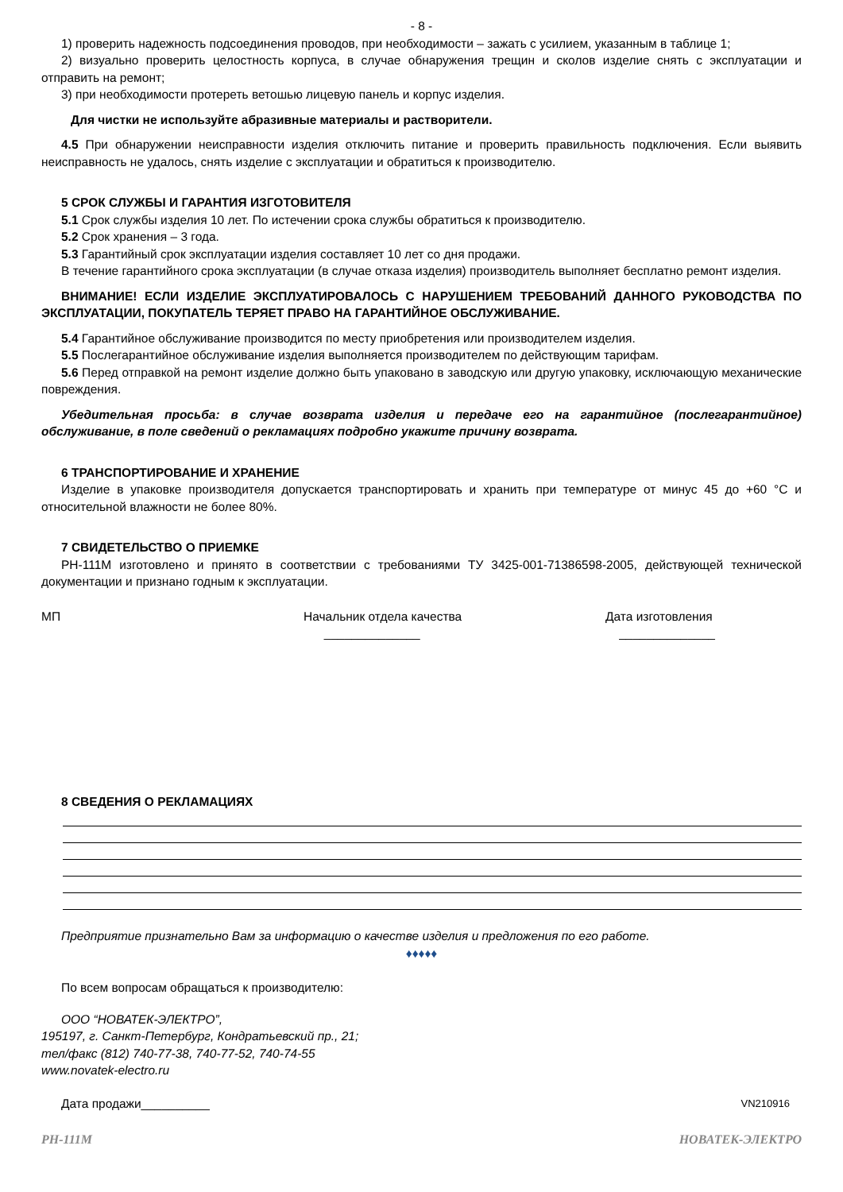- 8 -
1) проверить надежность подсоединения проводов, при необходимости – зажать с усилием, указанным в таблице 1;
2) визуально проверить целостность корпуса, в случае обнаружения трещин и сколов изделие снять с эксплуатации и отправить на ремонт;
3) при необходимости протереть ветошью лицевую панель и корпус изделия.
Для чистки не используйте абразивные материалы и растворители.
4.5 При обнаружении неисправности изделия отключить питание и проверить правильность подключения. Если выявить неисправность не удалось, снять изделие с эксплуатации и обратиться к производителю.
5 СРОК СЛУЖБЫ И ГАРАНТИЯ ИЗГОТОВИТЕЛЯ
5.1 Срок службы изделия 10 лет. По истечении срока службы обратиться к производителю.
5.2 Срок хранения – 3 года.
5.3 Гарантийный срок эксплуатации изделия составляет 10 лет со дня продажи.
В течение гарантийного срока эксплуатации (в случае отказа изделия) производитель выполняет бесплатно ремонт изделия.
ВНИМАНИЕ! ЕСЛИ ИЗДЕЛИЕ ЭКСПЛУАТИРОВАЛОСЬ С НАРУШЕНИЕМ ТРЕБОВАНИЙ ДАННОГО РУКОВОДСТВА ПО ЭКСПЛУАТАЦИИ, ПОКУПАТЕЛЬ ТЕРЯЕТ ПРАВО НА ГАРАНТИЙНОЕ ОБСЛУЖИВАНИЕ.
5.4 Гарантийное обслуживание производится по месту приобретения или производителем изделия.
5.5 Послегарантийное обслуживание изделия выполняется производителем по действующим тарифам.
5.6 Перед отправкой на ремонт изделие должно быть упаковано в заводскую или другую упаковку, исключающую механические повреждения.
Убедительная просьба: в случае возврата изделия и передаче его на гарантийное (послегарантийное) обслуживание, в поле сведений о рекламациях подробно укажите причину возврата.
6 ТРАНСПОРТИРОВАНИЕ И ХРАНЕНИЕ
Изделие в упаковке производителя допускается транспортировать и хранить при температуре от минус 45 до +60 °С и относительной влажности не более 80%.
7 СВИДЕТЕЛЬСТВО О ПРИЕМКЕ
РН-111М изготовлено и принято в соответствии с требованиями ТУ 3425-001-71386598-2005, действующей технической документации и признано годным к эксплуатации.
МП Начальник отдела качества
______________
Дата изготовления
______________
8 СВЕДЕНИЯ О РЕКЛАМАЦИЯХ
Предприятие признательно Вам за информацию о качестве изделия и предложения по его работе.
♦♦♦♦♦
По всем вопросам обращаться к производителю:
ООО “НОВАТЕК-ЭЛЕКТРО”,
195197, г. Санкт-Петербург, Кондратьевский пр., 21;
тел/факс (812) 740-77-38, 740-77-52, 740-74-55
www.novatek-electro.ru
Дата продажи__________ VN210916
РН-111М НОВАТЕК-ЭЛЕКТРО